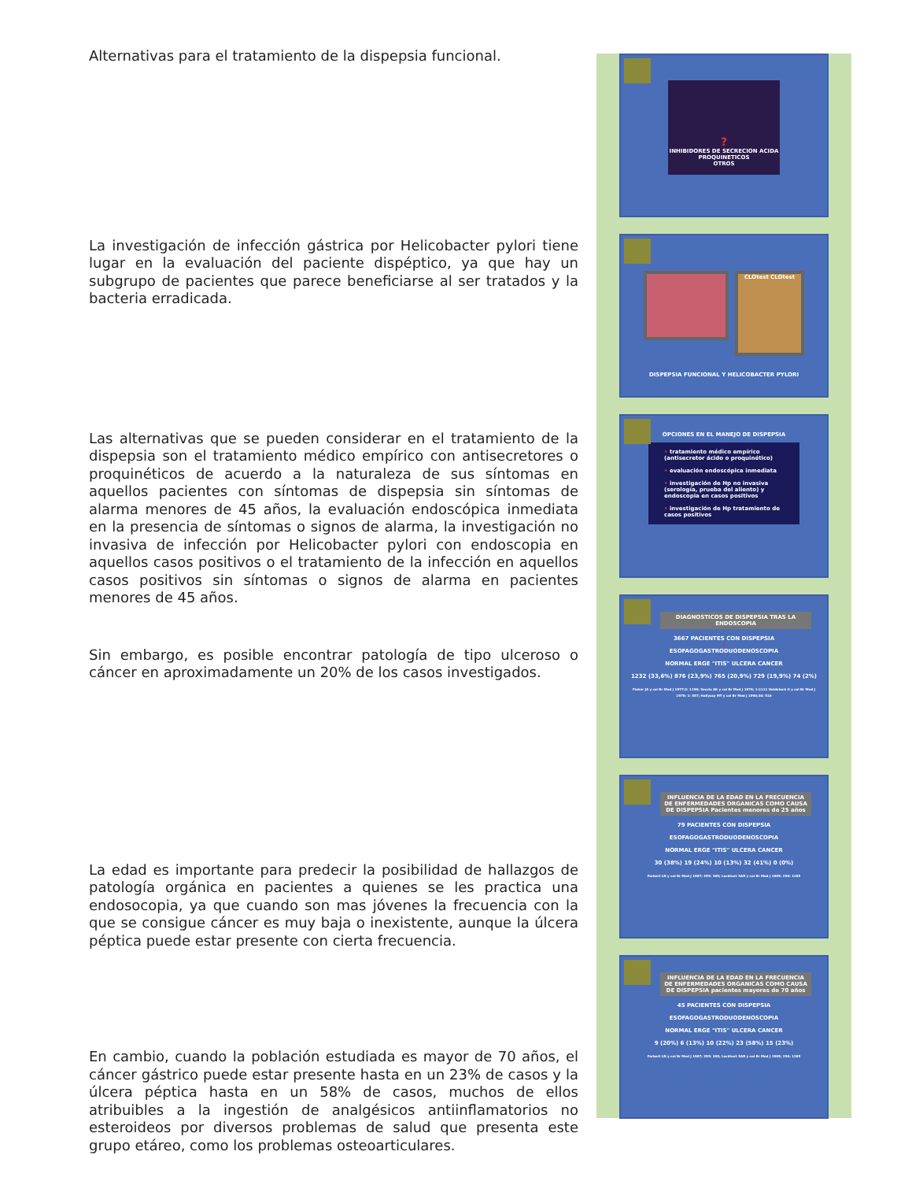Alternativas para el tratamiento de la dispepsia funcional.
La investigación de infección gástrica por Helicobacter pylori tiene lugar en la evaluación del paciente dispéptico, ya que hay un subgrupo de pacientes que parece beneficiarse al ser tratados y la bacteria erradicada.
Las alternativas que se pueden considerar en el tratamiento de la dispepsia son el tratamiento médico empírico con antisecretores o proquinéticos de acuerdo a la naturaleza de sus síntomas en aquellos pacientes con síntomas de dispepsia sin síntomas de alarma menores de 45 años, la evaluación endoscópica inmediata en la presencia de síntomas o signos de alarma, la investigación no invasiva de infección por Helicobacter pylori con endoscopia en aquellos casos positivos o el tratamiento de la infección en aquellos casos positivos sin síntomas o signos de alarma en pacientes menores de 45 años.
Sin embargo, es posible encontrar patología de tipo ulceroso o cáncer en aproximadamente un 20% de los casos investigados.
La edad es importante para predecir la posibilidad de hallazgos de patología orgánica en pacientes a quienes se les practica una endosocopia, ya que cuando son mas jóvenes la frecuencia con la que se consigue cáncer es muy baja o inexistente, aunque la úlcera péptica puede estar presente con cierta frecuencia.
En cambio, cuando la población estudiada es mayor de 70 años, el cáncer gástrico puede estar presente hasta en un 23% de casos y la úlcera péptica hasta en un 58% de casos, muchos de ellos atribuibles a la ingestión de analgésicos antiinflamatorios no esteroideos por diversos problemas de salud que presenta este grupo etáreo, como los problemas osteoarticulares.
?
INHIBIDORES DE SECRECION ACIDA
PROQUINETICOS
OTROS
CLOtest CLOtest
DISPEPSIA FUNCIONAL Y HELICOBACTER PYLORI
OPCIONES EN EL MANEJO DE DISPEPSIA
• tratamiento médico empírico (antisecretor ácido o proquinético)
• evaluación endoscópica inmediata
• investigación de Hp no invasiva (serología, prueba del aliento) y endoscopia en casos positivos
• investigación de Hp tratamiento de casos positivos
DIAGNOSTICOS DE DISPEPSIA TRAS LA ENDOSCOPIA
3667 PACIENTES CON DISPEPSIA
⇩
ESOFAGOGASTRODUODENOSCOPIA
NORMAL ERGE "ITIS" ULCERA CANCER
1232 (33,6%) 876 (23,9%) 765 (20,9%) 729 (19,9%) 74 (2%)
Fisher JA y col Br Med J 1977;2: 1199; Sesvis AK y col Br Med J 1976; 1:1111 Holdstock G y col Br Med J 1979; 1: 457; Hallyssy MT y col Br Med J 1990;30: 516
INFLUENCIA DE LA EDAD EN LA FRECUENCIA DE ENFERMEDADES ORGANICAS COMO CAUSA DE DISPEPSIA Pacientes menores de 25 años
79 PACIENTES CON DISPEPSIA
⇩
ESOFAGOGASTRODUODENOSCOPIA
NORMAL ERGE "ITIS" ULCERA CANCER
30 (38%) 19 (24%) 10 (13%) 32 (41%) 0 (0%)
Forbert LN y col Br Med J 1987; 295: 385; Lockhart SAR y col Br Med J 1985; 290: 1285
INFLUENCIA DE LA EDAD EN LA FRECUENCIA DE ENFERMEDADES ORGANICAS COMO CAUSA DE DISPEPSIA pacientes mayores de 70 años
45 PACIENTES CON DISPEPSIA
⇩
ESOFAGOGASTRODUODENOSCOPIA
NORMAL ERGE "ITIS" ULCERA CANCER
9 (20%) 6 (13%) 10 (22%) 23 (58%) 15 (23%)
Forbert LN y col Br Med J 1987; 295: 385; Lockhart SAR y col Br Med J 1985; 290: 1285